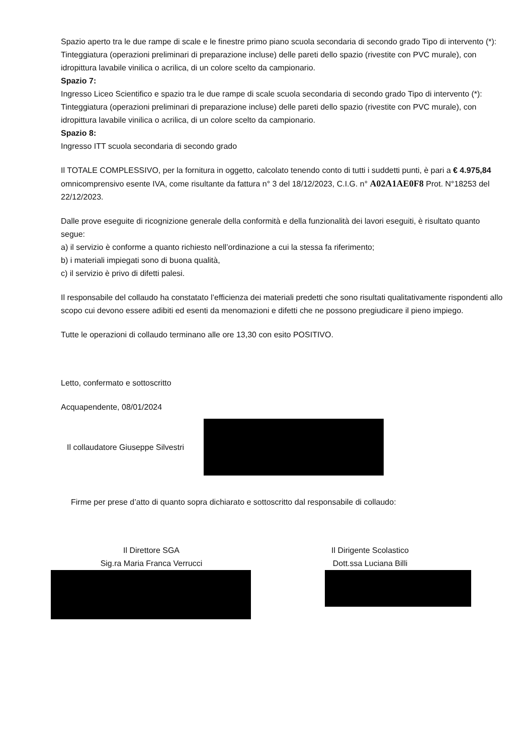Spazio aperto tra le due rampe di scale e le finestre primo piano scuola secondaria di secondo grado Tipo di intervento (*): Tinteggiatura (operazioni preliminari di preparazione incluse) delle pareti dello spazio (rivestite con PVC murale), con idropittura lavabile vinilica o acrilica, di un colore scelto da campionario.
Spazio 7:
Ingresso Liceo Scientifico e spazio tra le due rampe di scale scuola secondaria di secondo grado Tipo di intervento (*): Tinteggiatura (operazioni preliminari di preparazione incluse) delle pareti dello spazio (rivestite con PVC murale), con idropittura lavabile vinilica o acrilica, di un colore scelto da campionario.
Spazio 8:
Ingresso ITT scuola secondaria di secondo grado
Il TOTALE COMPLESSIVO, per la fornitura in oggetto, calcolato tenendo conto di tutti i suddetti punti, è pari a € 4.975,84 omnicomprensivo esente IVA, come risultante da fattura n° 3 del 18/12/2023, C.I.G. n° A02A1AE0F8 Prot. N°18253 del 22/12/2023.
Dalle prove eseguite di ricognizione generale della conformità e della funzionalità dei lavori eseguiti, è risultato quanto segue:
a) il servizio è conforme a quanto richiesto nell’ordinazione a cui la stessa fa riferimento;
b) i materiali impiegati sono di buona qualità,
c) il servizio è privo di difetti palesi.
Il responsabile del collaudo ha constatato l’efficienza dei materiali predetti che sono risultati qualitativamente rispondenti allo scopo cui devono essere adibiti ed esenti da menomazioni e difetti che ne possono pregiudicare il pieno impiego.
Tutte le operazioni di collaudo terminano alle ore 13,30 con esito POSITIVO.
Letto, confermato e sottoscritto
Acquapendente, 08/01/2024
Il collaudatore Giuseppe Silvestri
Firme per prese d’atto di quanto sopra dichiarato e sottoscritto dal responsabile di collaudo:
Il Direttore SGA
Sig.ra Maria Franca Verrucci
Il Dirigente Scolastico
Dott.ssa Luciana Billi